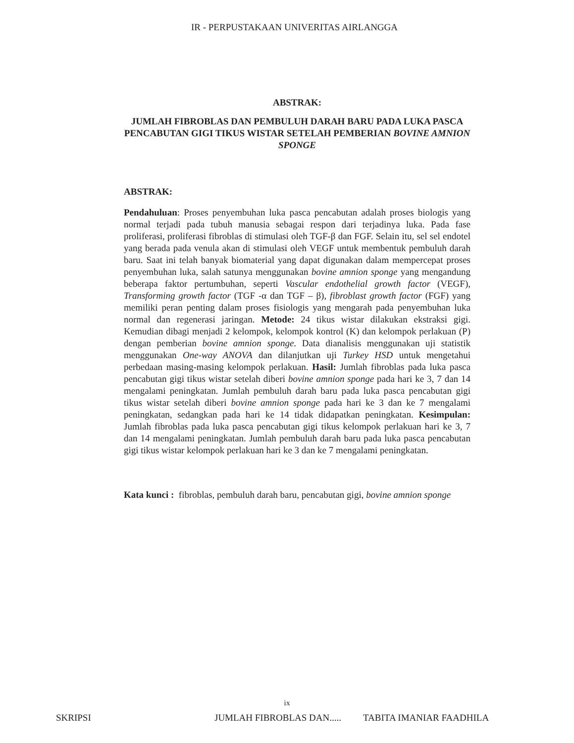IR - PERPUSTAKAAN UNIVERITAS AIRLANGGA
ABSTRAK:
JUMLAH FIBROBLAS DAN PEMBULUH DARAH BARU PADA LUKA PASCA PENCABUTAN GIGI TIKUS WISTAR SETELAH PEMBERIAN BOVINE AMNION SPONGE
ABSTRAK:
Pendahuluan: Proses penyembuhan luka pasca pencabutan adalah proses biologis yang normal terjadi pada tubuh manusia sebagai respon dari terjadinya luka. Pada fase proliferasi, proliferasi fibroblas di stimulasi oleh TGF-β dan FGF. Selain itu, sel sel endotel yang berada pada venula akan di stimulasi oleh VEGF untuk membentuk pembuluh darah baru. Saat ini telah banyak biomaterial yang dapat digunakan dalam mempercepat proses penyembuhan luka, salah satunya menggunakan bovine amnion sponge yang mengandung beberapa faktor pertumbuhan, seperti Vascular endothelial growth factor (VEGF), Transforming growth factor (TGF -α dan TGF – β), fibroblast growth factor (FGF) yang memiliki peran penting dalam proses fisiologis yang mengarah pada penyembuhan luka normal dan regenerasi jaringan. Metode: 24 tikus wistar dilakukan ekstraksi gigi. Kemudian dibagi menjadi 2 kelompok, kelompok kontrol (K) dan kelompok perlakuan (P) dengan pemberian bovine amnion sponge. Data dianalisis menggunakan uji statistik menggunakan One-way ANOVA dan dilanjutkan uji Turkey HSD untuk mengetahui perbedaan masing-masing kelompok perlakuan. Hasil: Jumlah fibroblas pada luka pasca pencabutan gigi tikus wistar setelah diberi bovine amnion sponge pada hari ke 3, 7 dan 14 mengalami peningkatan. Jumlah pembuluh darah baru pada luka pasca pencabutan gigi tikus wistar setelah diberi bovine amnion sponge pada hari ke 3 dan ke 7 mengalami peningkatan, sedangkan pada hari ke 14 tidak didapatkan peningkatan. Kesimpulan: Jumlah fibroblas pada luka pasca pencabutan gigi tikus kelompok perlakuan hari ke 3, 7 dan 14 mengalami peningkatan. Jumlah pembuluh darah baru pada luka pasca pencabutan gigi tikus wistar kelompok perlakuan hari ke 3 dan ke 7 mengalami peningkatan.
Kata kunci : fibroblas, pembuluh darah baru, pencabutan gigi, bovine amnion sponge
ix
SKRIPSI JUMLAH FIBROBLAS DAN..... TABITA IMANIAR FAADHILA